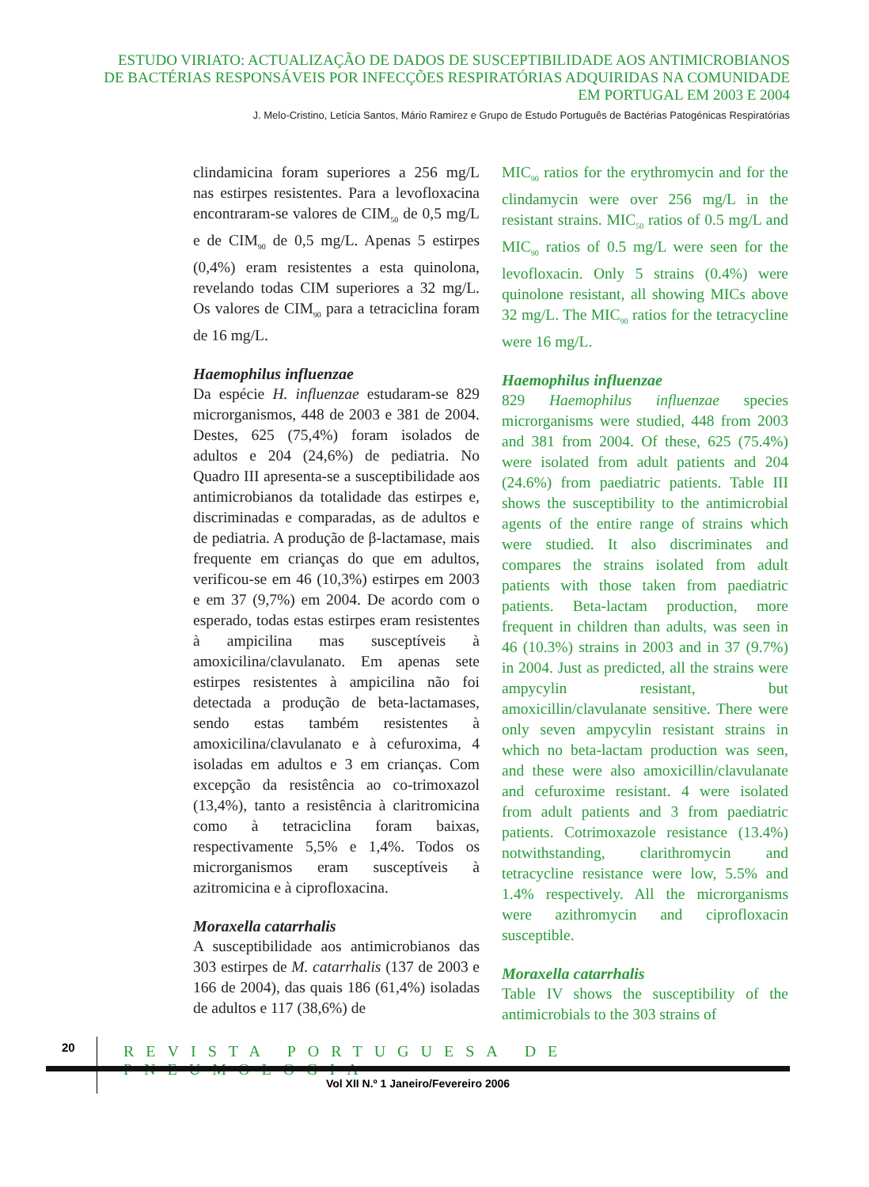ESTUDO VIRIATO: ACTUALIZAÇÃO DE DADOS DE SUSCEPTIBILIDADE AOS ANTIMICROBIANOS
DE BACTÉRIAS RESPONSÁVEIS POR INFECÇÕES RESPIRATÓRIAS ADQUIRIDAS NA COMUNIDADE
EM PORTUGAL EM 2003 E 2004
J. Melo-Cristino, Letícia Santos, Mário Ramirez e Grupo de Estudo Português de Bactérias Patogénicas Respiratórias
clindamicina foram superiores a 256 mg/L nas estirpes resistentes. Para a levofloxacina encontraram-se valores de CIM<sub>50</sub> de 0,5 mg/L e de CIM<sub>90</sub> de 0,5 mg/L. Apenas 5 estirpes (0,4%) eram resistentes a esta quinolona, revelando todas CIM superiores a 32 mg/L. Os valores de CIM<sub>90</sub> para a tetraciclina foram de 16 mg/L.
Haemophilus influenzae
Da espécie H. influenzae estudaram-se 829 microrganismos, 448 de 2003 e 381 de 2004. Destes, 625 (75,4%) foram isolados de adultos e 204 (24,6%) de pediatria. No Quadro III apresenta-se a susceptibilidade aos antimicrobianos da totalidade das estirpes e, discriminadas e comparadas, as de adultos e de pediatria. A produção de β-lactamase, mais frequente em crianças do que em adultos, verificou-se em 46 (10,3%) estirpes em 2003 e em 37 (9,7%) em 2004. De acordo com o esperado, todas estas estirpes eram resistentes à ampicilina mas susceptíveis à amoxicilina/clavulanato. Em apenas sete estirpes resistentes à ampicilina não foi detectada a produção de beta-lactamases, sendo estas também resistentes à amoxicilina/clavulanato e à cefuroxima, 4 isoladas em adultos e 3 em crianças. Com excepção da resistência ao co-trimoxazol (13,4%), tanto a resistência à claritromicina como à tetraciclina foram baixas, respectivamente 5,5% e 1,4%. Todos os microrganismos eram susceptíveis à azitromicina e à ciprofloxacina.
Moraxella catarrhalis
A susceptibilidade aos antimicrobianos das 303 estirpes de M. catarrhalis (137 de 2003 e 166 de 2004), das quais 186 (61,4%) isoladas de adultos e 117 (38,6%) de
MIC<sub>90</sub> ratios for the erythromycin and for the clindamycin were over 256 mg/L in the resistant strains. MIC<sub>50</sub> ratios of 0.5 mg/L and MIC<sub>90</sub> ratios of 0.5 mg/L were seen for the levofloxacin. Only 5 strains (0.4%) were quinolone resistant, all showing MICs above 32 mg/L. The MIC<sub>90</sub> ratios for the tetracycline were 16 mg/L.
Haemophilus influenzae
829 Haemophilus influenzae species microrganisms were studied, 448 from 2003 and 381 from 2004. Of these, 625 (75.4%) were isolated from adult patients and 204 (24.6%) from paediatric patients. Table III shows the susceptibility to the antimicrobial agents of the entire range of strains which were studied. It also discriminates and compares the strains isolated from adult patients with those taken from paediatric patients. Beta-lactam production, more frequent in children than adults, was seen in 46 (10.3%) strains in 2003 and in 37 (9.7%) in 2004. Just as predicted, all the strains were ampycylin resistant, but amoxicillin/clavulanate sensitive. There were only seven ampycylin resistant strains in which no beta-lactam production was seen, and these were also amoxicillin/clavulanate and cefuroxime resistant. 4 were isolated from adult patients and 3 from paediatric patients. Cotrimoxazole resistance (13.4%) notwithstanding, clarithromycin and tetracycline resistance were low, 5.5% and 1.4% respectively. All the microrganisms were azithromycin and ciprofloxacin susceptible.
Moraxella catarrhalis
Table IV shows the susceptibility of the antimicrobials to the 303 strains of
20
REVISTA PORTUGUESA DE PNEUMOLOGIA
Vol XII N.º 1 Janeiro/Fevereiro 2006